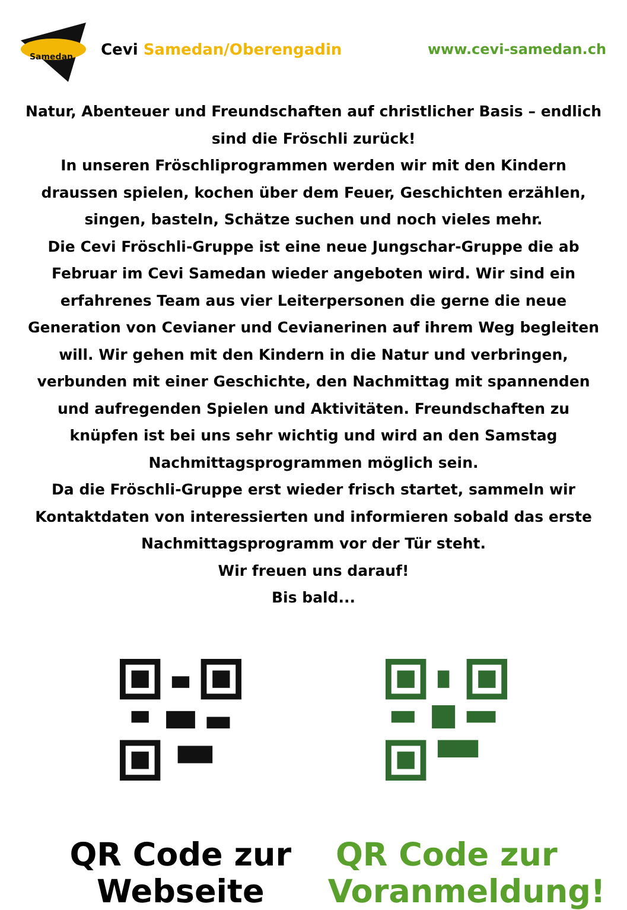Samedan
Cevi Samedan/Oberengadin www.cevi-samedan.ch
Natur, Abenteuer und Freundschaften auf christlicher Basis – endlich sind die Fröschli zurück!
In unseren Fröschliprogrammen werden wir mit den Kindern draussen spielen, kochen über dem Feuer, Geschichten erzählen, singen, basteln, Schätze suchen und noch vieles mehr.
Die Cevi Fröschli-Gruppe ist eine neue Jungschar-Gruppe die ab Februar im Cevi Samedan wieder angeboten wird. Wir sind ein erfahrenes Team aus vier Leiterpersonen die gerne die neue Generation von Cevianer und Cevianerinen auf ihrem Weg begleiten will. Wir gehen mit den Kindern in die Natur und verbringen, verbunden mit einer Geschichte, den Nachmittag mit spannenden und aufregenden Spielen und Aktivitäten. Freundschaften zu knüpfen ist bei uns sehr wichtig und wird an den Samstag Nachmittagsprogrammen möglich sein.
Da die Fröschli-Gruppe erst wieder frisch startet, sammeln wir Kontaktdaten von interessierten und informieren sobald das erste Nachmittagsprogramm vor der Tür steht.
Wir freuen uns darauf!
Bis bald...
QR Code zur Webseite QR Code zur Voranmeldung!